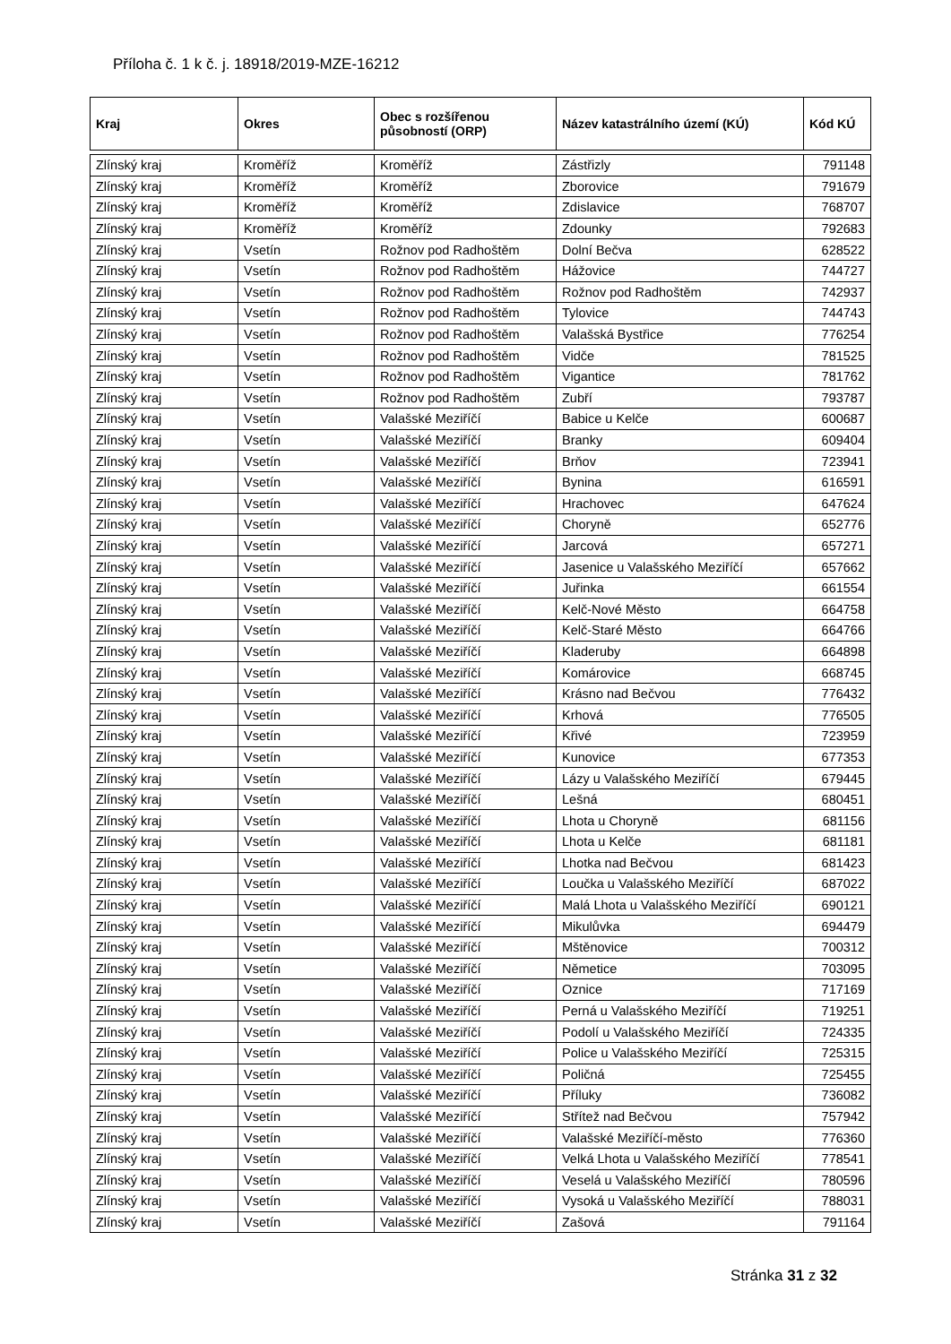Příloha č. 1 k č. j. 18918/2019-MZE-16212
| Kraj | Okres | Obec s rozšířenou působností (ORP) | Název katastrálního území (KÚ) | Kód KÚ |
| --- | --- | --- | --- | --- |
| Zlínský kraj | Kroměříž | Kroměříž | Zástřizly | 791148 |
| Zlínský kraj | Kroměříž | Kroměříž | Zborovice | 791679 |
| Zlínský kraj | Kroměříž | Kroměříž | Zdislavice | 768707 |
| Zlínský kraj | Kroměříž | Kroměříž | Zdounky | 792683 |
| Zlínský kraj | Vsetín | Rožnov pod Radhoštěm | Dolní Bečva | 628522 |
| Zlínský kraj | Vsetín | Rožnov pod Radhoštěm | Hážovice | 744727 |
| Zlínský kraj | Vsetín | Rožnov pod Radhoštěm | Rožnov pod Radhoštěm | 742937 |
| Zlínský kraj | Vsetín | Rožnov pod Radhoštěm | Tylovice | 744743 |
| Zlínský kraj | Vsetín | Rožnov pod Radhoštěm | Valašská Bystřice | 776254 |
| Zlínský kraj | Vsetín | Rožnov pod Radhoštěm | Vidče | 781525 |
| Zlínský kraj | Vsetín | Rožnov pod Radhoštěm | Vigantice | 781762 |
| Zlínský kraj | Vsetín | Rožnov pod Radhoštěm | Zubří | 793787 |
| Zlínský kraj | Vsetín | Valašské Meziříčí | Babice u Kelče | 600687 |
| Zlínský kraj | Vsetín | Valašské Meziříčí | Branky | 609404 |
| Zlínský kraj | Vsetín | Valašské Meziříčí | Brňov | 723941 |
| Zlínský kraj | Vsetín | Valašské Meziříčí | Bynina | 616591 |
| Zlínský kraj | Vsetín | Valašské Meziříčí | Hrachovec | 647624 |
| Zlínský kraj | Vsetín | Valašské Meziříčí | Choryně | 652776 |
| Zlínský kraj | Vsetín | Valašské Meziříčí | Jarcová | 657271 |
| Zlínský kraj | Vsetín | Valašské Meziříčí | Jasenice u Valašského Meziříčí | 657662 |
| Zlínský kraj | Vsetín | Valašské Meziříčí | Juřinka | 661554 |
| Zlínský kraj | Vsetín | Valašské Meziříčí | Kelč-Nové Město | 664758 |
| Zlínský kraj | Vsetín | Valašské Meziříčí | Kelč-Staré Město | 664766 |
| Zlínský kraj | Vsetín | Valašské Meziříčí | Kladeruby | 664898 |
| Zlínský kraj | Vsetín | Valašské Meziříčí | Komárovice | 668745 |
| Zlínský kraj | Vsetín | Valašské Meziříčí | Krásno nad Bečvou | 776432 |
| Zlínský kraj | Vsetín | Valašské Meziříčí | Krhová | 776505 |
| Zlínský kraj | Vsetín | Valašské Meziříčí | Křivé | 723959 |
| Zlínský kraj | Vsetín | Valašské Meziříčí | Kunovice | 677353 |
| Zlínský kraj | Vsetín | Valašské Meziříčí | Lázy u Valašského Meziříčí | 679445 |
| Zlínský kraj | Vsetín | Valašské Meziříčí | Lešná | 680451 |
| Zlínský kraj | Vsetín | Valašské Meziříčí | Lhota u Choryně | 681156 |
| Zlínský kraj | Vsetín | Valašské Meziříčí | Lhota u Kelče | 681181 |
| Zlínský kraj | Vsetín | Valašské Meziříčí | Lhotka nad Bečvou | 681423 |
| Zlínský kraj | Vsetín | Valašské Meziříčí | Loučka u Valašského Meziříčí | 687022 |
| Zlínský kraj | Vsetín | Valašské Meziříčí | Malá Lhota u Valašského Meziříčí | 690121 |
| Zlínský kraj | Vsetín | Valašské Meziříčí | Mikulůvka | 694479 |
| Zlínský kraj | Vsetín | Valašské Meziříčí | Mštěnovice | 700312 |
| Zlínský kraj | Vsetín | Valašské Meziříčí | Němetice | 703095 |
| Zlínský kraj | Vsetín | Valašské Meziříčí | Oznice | 717169 |
| Zlínský kraj | Vsetín | Valašské Meziříčí | Perná u Valašského Meziříčí | 719251 |
| Zlínský kraj | Vsetín | Valašské Meziříčí | Podolí u Valašského Meziříčí | 724335 |
| Zlínský kraj | Vsetín | Valašské Meziříčí | Police u Valašského Meziříčí | 725315 |
| Zlínský kraj | Vsetín | Valašské Meziříčí | Poličná | 725455 |
| Zlínský kraj | Vsetín | Valašské Meziříčí | Příluky | 736082 |
| Zlínský kraj | Vsetín | Valašské Meziříčí | Střítež nad Bečvou | 757942 |
| Zlínský kraj | Vsetín | Valašské Meziříčí | Valašské Meziříčí-město | 776360 |
| Zlínský kraj | Vsetín | Valašské Meziříčí | Velká Lhota u Valašského Meziříčí | 778541 |
| Zlínský kraj | Vsetín | Valašské Meziříčí | Veselá u Valašského Meziříčí | 780596 |
| Zlínský kraj | Vsetín | Valašské Meziříčí | Vysoká u Valašského Meziříčí | 788031 |
| Zlínský kraj | Vsetín | Valašské Meziříčí | Zašová | 791164 |
Stránka 31 z 32